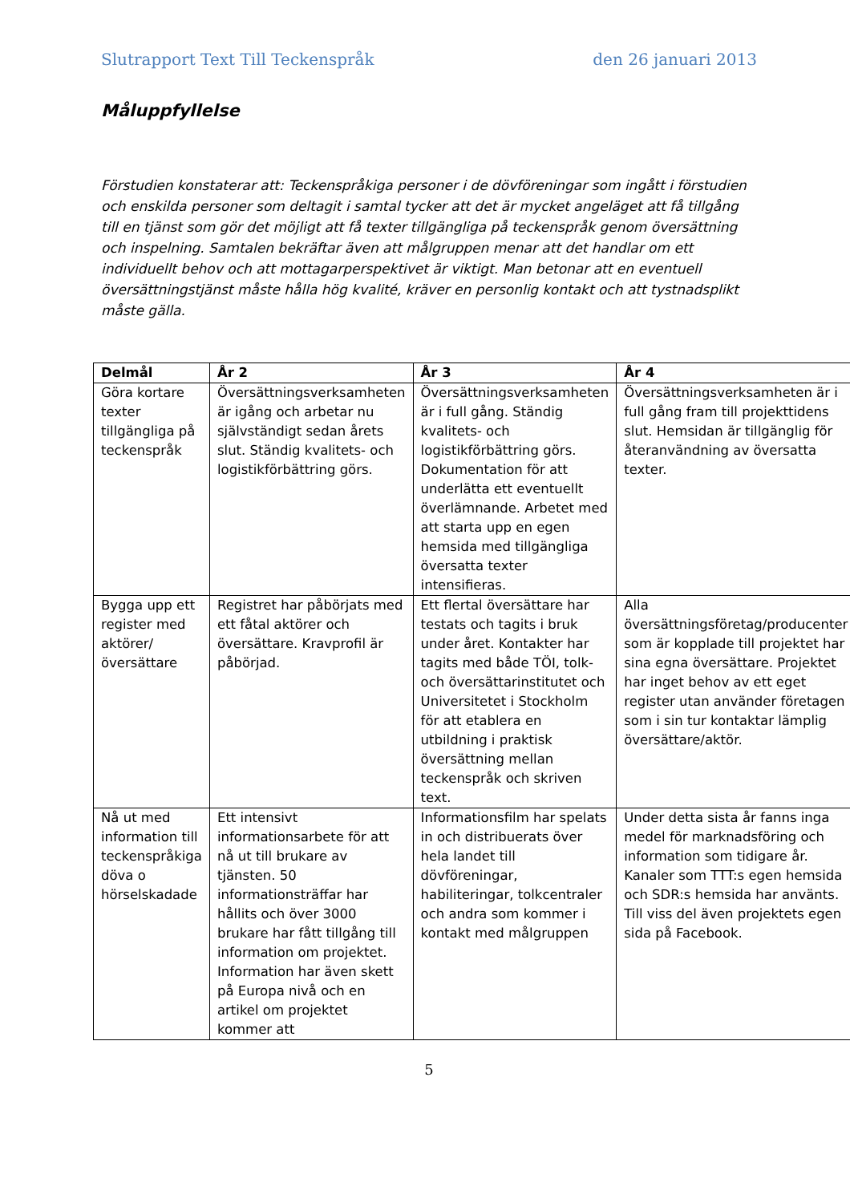Slutrapport Text Till Teckenspråk den 26 januari 2013
Måluppfyllelse
Förstudien konstaterar att: Teckenspråkiga personer i de dövföreningar som ingått i förstudien och enskilda personer som deltagit i samtal tycker att det är mycket angeläget att få tillgång till en tjänst som gör det möjligt att få texter tillgängliga på teckenspråk genom översättning och inspelning. Samtalen bekräftar även att målgruppen menar att det handlar om ett individuellt behov och att mottagarperspektivet är viktigt. Man betonar att en eventuell översättningstjänst måste hålla hög kvalité, kräver en personlig kontakt och att tystnadsplikt måste gälla.
| Delmål | År 2 | År 3 | År 4 |
| --- | --- | --- | --- |
| Göra kortare texter tillgängliga på teckenspråk | Översättningsverksamheten är igång och arbetar nu självständigt sedan årets slut. Ständig kvalitets- och logistikförbättring görs. | Översättningsverksamheten är i full gång. Ständig kvalitets- och logistikförbättring görs. Dokumentation för att underlätta ett eventuellt överlämnande. Arbetet med att starta upp en egen hemsida med tillgängliga översatta texter intensifieras. | Översättningsverksamheten är i full gång fram till projekttidens slut. Hemsidan är tillgänglig för återanvändning av översatta texter. |
| Bygga upp ett register med aktörer/översättare | Registret har påbörjats med ett fåtal aktörer och översättare. Kravprofil är påbörjad. | Ett flertal översättare har testats och tagits i bruk under året. Kontakter har tagits med både TÖI, tolk- och översättarinstitutet och Universitetet i Stockholm för att etablera en utbildning i praktisk översättning mellan teckenspråk och skriven text. | Alla översättningsföretag/producenter som är kopplade till projektet har sina egna översättare. Projektet har inget behov av ett eget register utan använder företagen som i sin tur kontaktar lämplig översättare/aktör. |
| Nå ut med information till teckenspråkiga döva o hörselskadade | Ett intensivt informationsarbete för att nå ut till brukare av tjänsten. 50 informationsträffar har hållits och över 3000 brukare har fått tillgång till information om projektet. Information har även skett på Europa nivå och en artikel om projektet kommer att | Informationsfilm har spelats in och distribuerats över hela landet till dövföreningar, habiliteringar, tolkcentraler och andra som kommer i kontakt med målgruppen | Under detta sista år fanns inga medel för marknadsföring och information som tidigare år. Kanaler som TTT:s egen hemsida och SDR:s hemsida har använts. Till viss del även projektets egen sida på Facebook. |
5